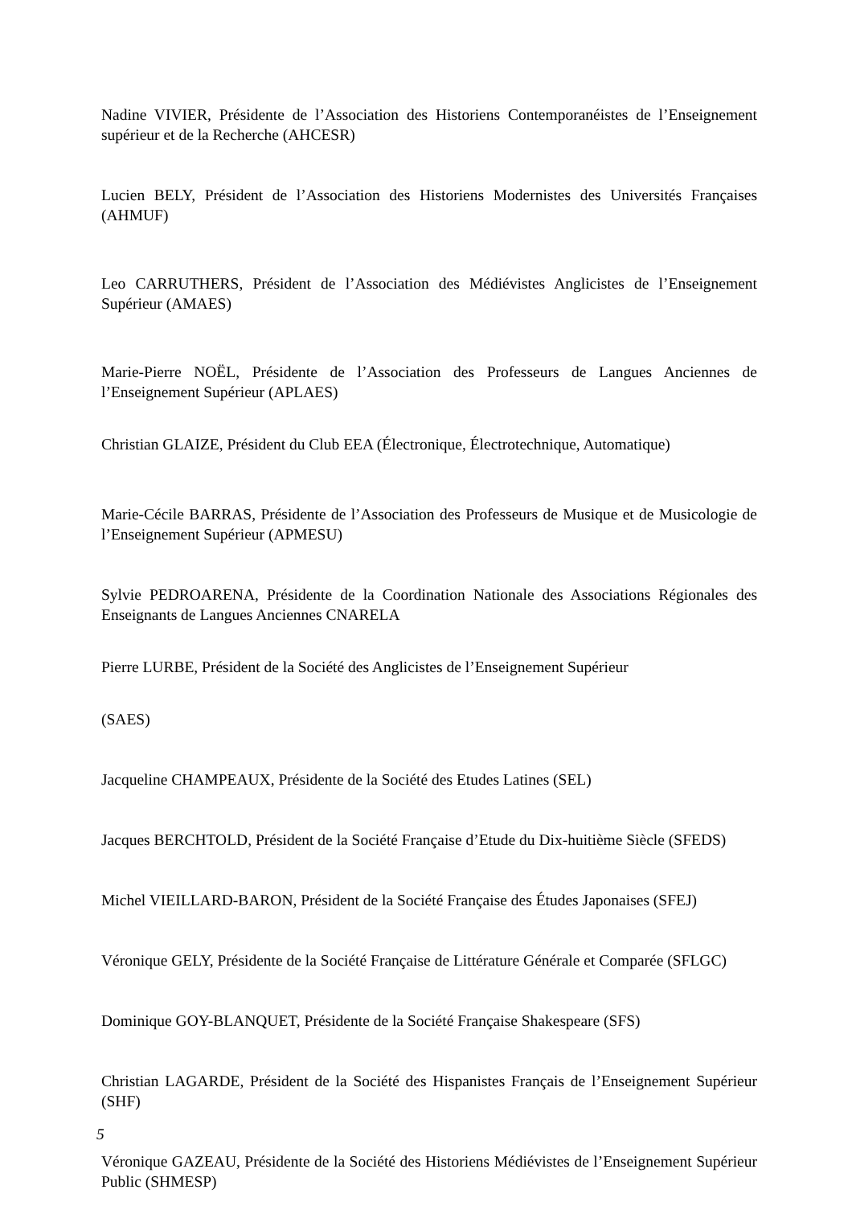Nadine VIVIER, Présidente de l’Association des Historiens Contemporanéistes de l’Enseignement supérieur et de la Recherche (AHCESR)
Lucien BELY, Président de l’Association des Historiens Modernistes des Universités Françaises (AHMUF)
Leo CARRUTHERS, Président de l’Association des Médiévistes Anglicistes de l’Enseignement Supérieur (AMAES)
Marie-Pierre NOËL, Présidente de l’Association des Professeurs de Langues Anciennes de l’Enseignement Supérieur (APLAES)
Christian GLAIZE, Président du Club EEA (Électronique, Électrotechnique, Automatique)
Marie-Cécile BARRAS, Présidente de l’Association des Professeurs de Musique et de Musicologie de l’Enseignement Supérieur (APMESU)
Sylvie PEDROARENA, Présidente de la Coordination Nationale des Associations Régionales des Enseignants de Langues Anciennes CNARELA
Pierre LURBE, Président de la Société des Anglicistes de l’Enseignement Supérieur
(SAES)
Jacqueline CHAMPEAUX, Présidente de la Société des Etudes Latines (SEL)
Jacques BERCHTOLD, Président de la Société Française d’Etude du Dix-huitième Siècle (SFEDS)
Michel VIEILLARD-BARON, Président de la Société Française des Études Japonaises (SFEJ)
Véronique GELY, Présidente de la Société Française de Littérature Générale et Comparée (SFLGC)
Dominique GOY-BLANQUET, Présidente de la Société Française Shakespeare (SFS)
Christian LAGARDE, Président de la Société des Hispanistes Français de l’Enseignement Supérieur (SHF)
Véronique GAZEAU, Présidente de la Société des Historiens Médiévistes de l’Enseignement Supérieur Public (SHMESP)
5